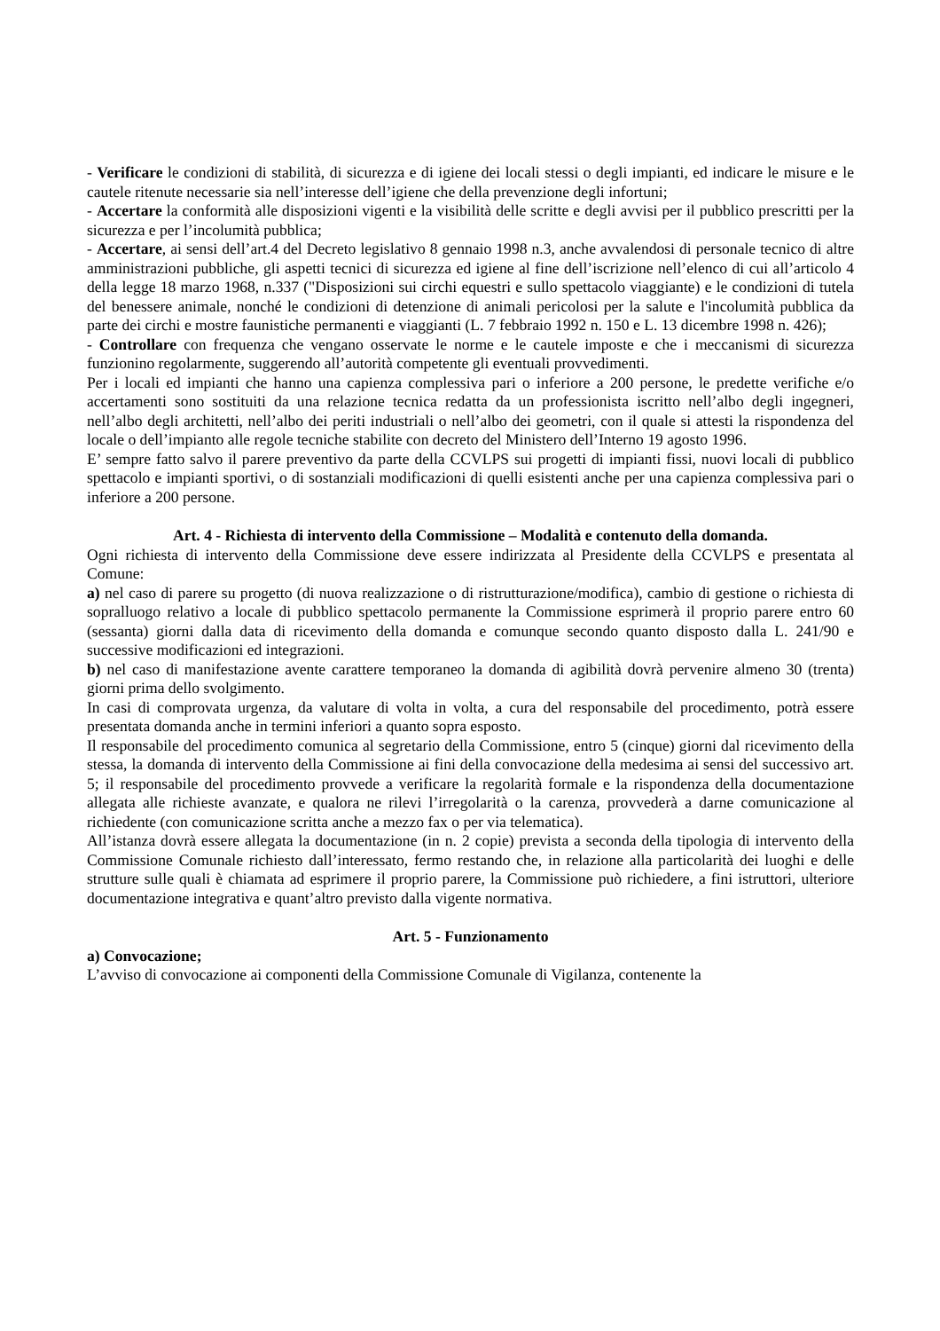- Verificare le condizioni di stabilità, di sicurezza e di igiene dei locali stessi o degli impianti, ed indicare le misure e le cautele ritenute necessarie sia nell’interesse dell’igiene che della prevenzione degli infortuni;
- Accertare la conformità alle disposizioni vigenti e la visibilità delle scritte e degli avvisi per il pubblico prescritti per la sicurezza e per l’incolumità pubblica;
- Accertare, ai sensi dell’art.4 del Decreto legislativo 8 gennaio 1998 n.3, anche avvalendosi di personale tecnico di altre amministrazioni pubbliche, gli aspetti tecnici di sicurezza ed igiene al fine dell’iscrizione nell’elenco di cui all’articolo 4 della legge 18 marzo 1968, n.337 ("Disposizioni sui circhi equestri e sullo spettacolo viaggiante) e le condizioni di tutela del benessere animale, nonché le condizioni di detenzione di animali pericolosi per la salute e l'incolumità pubblica da parte dei circhi e mostre faunistiche permanenti e viaggianti (L. 7 febbraio 1992 n. 150 e L. 13 dicembre 1998 n. 426);
- Controllare con frequenza che vengano osservate le norme e le cautele imposte e che i meccanismi di sicurezza funzionino regolarmente, suggerendo all’autorità competente gli eventuali provvedimenti.
Per i locali ed impianti che hanno una capienza complessiva pari o inferiore a 200 persone, le predette verifiche e/o accertamenti sono sostituiti da una relazione tecnica redatta da un professionista iscritto nell’albo degli ingegneri, nell’albo degli architetti, nell’albo dei periti industriali o nell’albo dei geometri, con il quale si attesti la rispondenza del locale o dell’impianto alle regole tecniche stabilite con decreto del Ministero dell’Interno 19 agosto 1996.
E’ sempre fatto salvo il parere preventivo da parte della CCVLPS sui progetti di impianti fissi, nuovi locali di pubblico spettacolo e impianti sportivi, o di sostanziali modificazioni di quelli esistenti anche per una capienza complessiva pari o inferiore a 200 persone.
Art. 4 - Richiesta di intervento della Commissione – Modalità e contenuto della domanda.
Ogni richiesta di intervento della Commissione deve essere indirizzata al Presidente della CCVLPS e presentata al Comune:
a) nel caso di parere su progetto (di nuova realizzazione o di ristrutturazione/modifica), cambio di gestione o richiesta di sopralluogo relativo a locale di pubblico spettacolo permanente la Commissione esprimerà il proprio parere entro 60 (sessanta) giorni dalla data di ricevimento della domanda e comunque secondo quanto disposto dalla L. 241/90 e successive modificazioni ed integrazioni.
b) nel caso di manifestazione avente carattere temporaneo la domanda di agibilità dovrà pervenire almeno 30 (trenta) giorni prima dello svolgimento.
In casi di comprovata urgenza, da valutare di volta in volta, a cura del responsabile del procedimento, potrà essere presentata domanda anche in termini inferiori a quanto sopra esposto.
Il responsabile del procedimento comunica al segretario della Commissione, entro 5 (cinque) giorni dal ricevimento della stessa, la domanda di intervento della Commissione ai fini della convocazione della medesima ai sensi del successivo art. 5; il responsabile del procedimento provvede a verificare la regolarità formale e la rispondenza della documentazione allegata alle richieste avanzate, e qualora ne rilevi l’irregolarità o la carenza, provvederà a darne comunicazione al richiedente (con comunicazione scritta anche a mezzo fax o per via telematica).
All’istanza dovrà essere allegata la documentazione (in n. 2 copie) prevista a seconda della tipologia di intervento della Commissione Comunale richiesto dall’interessato, fermo restando che, in relazione alla particolarità dei luoghi e delle strutture sulle quali è chiamata ad esprimere il proprio parere, la Commissione può richiedere, a fini istruttori, ulteriore documentazione integrativa e quant’altro previsto dalla vigente normativa.
Art. 5 - Funzionamento
a) Convocazione;
L’avviso di convocazione ai componenti della Commissione Comunale di Vigilanza, contenente la